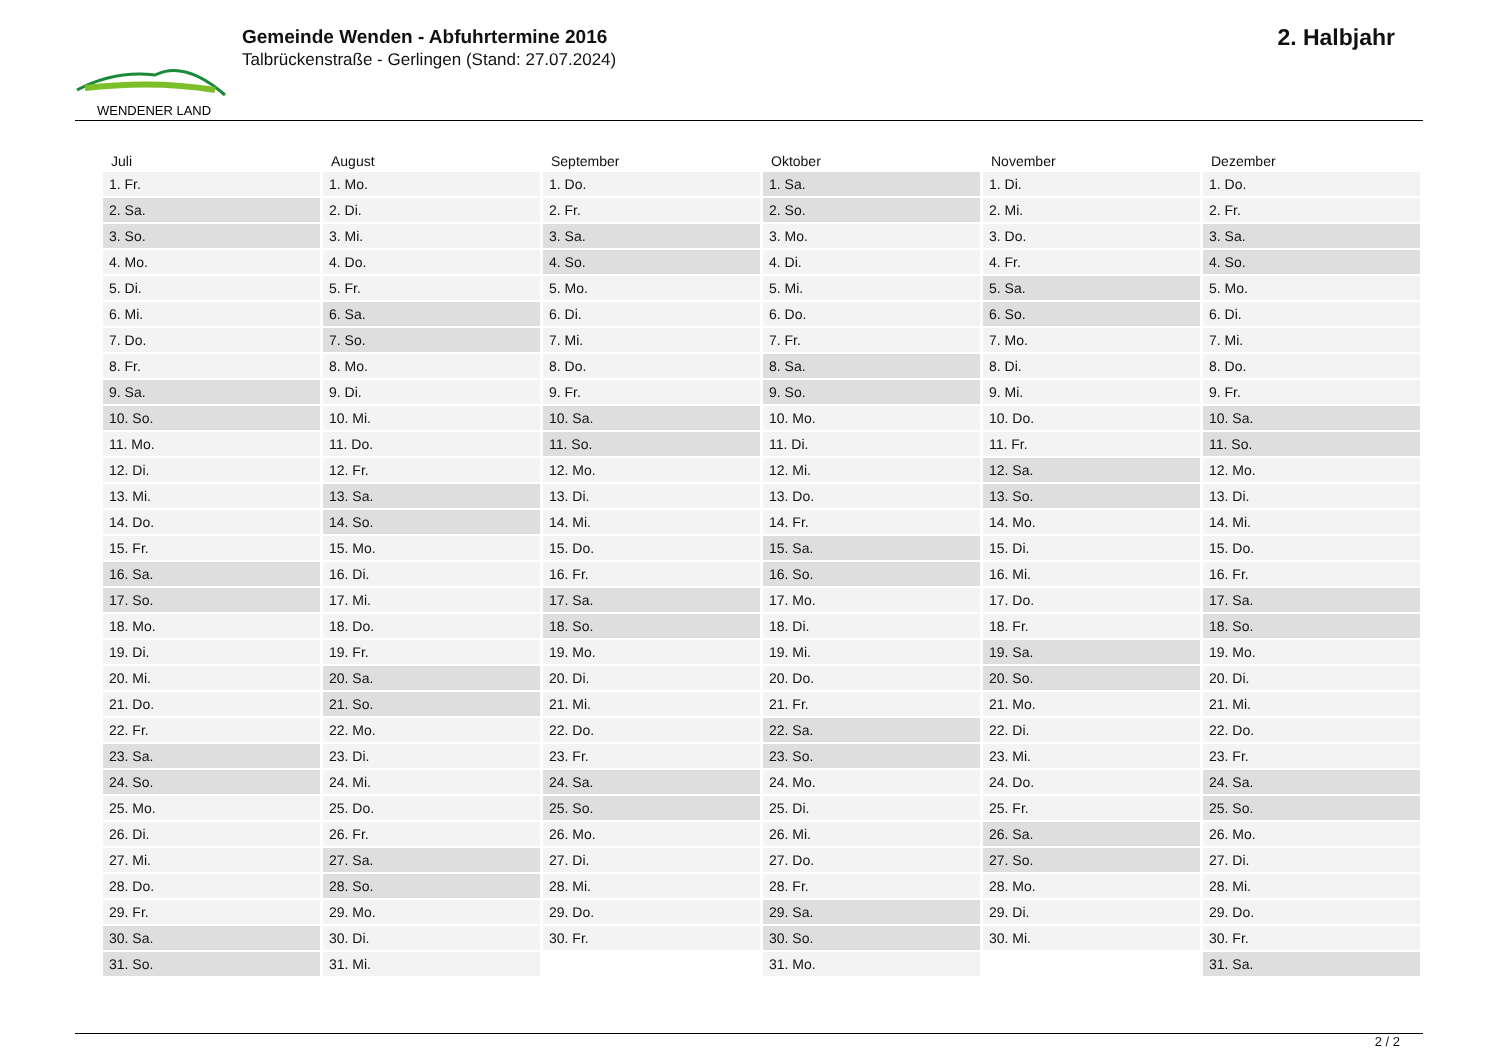WENDENER LAND
Gemeinde Wenden - Abfuhrtermine 2016
Talbrückenstraße - Gerlingen (Stand: 27.07.2024)
2. Halbjahr
| Juli | August | September | Oktober | November | Dezember |
| --- | --- | --- | --- | --- | --- |
| 1. Fr. | 1. Mo. | 1. Do. | 1. Sa. | 1. Di. | 1. Do. |
| 2. Sa. | 2. Di. | 2. Fr. | 2. So. | 2. Mi. | 2. Fr. |
| 3. So. | 3. Mi. | 3. Sa. | 3. Mo. | 3. Do. | 3. Sa. |
| 4. Mo. | 4. Do. | 4. So. | 4. Di. | 4. Fr. | 4. So. |
| 5. Di. | 5. Fr. | 5. Mo. | 5. Mi. | 5. Sa. | 5. Mo. |
| 6. Mi. | 6. Sa. | 6. Di. | 6. Do. | 6. So. | 6. Di. |
| 7. Do. | 7. So. | 7. Mi. | 7. Fr. | 7. Mo. | 7. Mi. |
| 8. Fr. | 8. Mo. | 8. Do. | 8. Sa. | 8. Di. | 8. Do. |
| 9. Sa. | 9. Di. | 9. Fr. | 9. So. | 9. Mi. | 9. Fr. |
| 10. So. | 10. Mi. | 10. Sa. | 10. Mo. | 10. Do. | 10. Sa. |
| 11. Mo. | 11. Do. | 11. So. | 11. Di. | 11. Fr. | 11. So. |
| 12. Di. | 12. Fr. | 12. Mo. | 12. Mi. | 12. Sa. | 12. Mo. |
| 13. Mi. | 13. Sa. | 13. Di. | 13. Do. | 13. So. | 13. Di. |
| 14. Do. | 14. So. | 14. Mi. | 14. Fr. | 14. Mo. | 14. Mi. |
| 15. Fr. | 15. Mo. | 15. Do. | 15. Sa. | 15. Di. | 15. Do. |
| 16. Sa. | 16. Di. | 16. Fr. | 16. So. | 16. Mi. | 16. Fr. |
| 17. So. | 17. Mi. | 17. Sa. | 17. Mo. | 17. Do. | 17. Sa. |
| 18. Mo. | 18. Do. | 18. So. | 18. Di. | 18. Fr. | 18. So. |
| 19. Di. | 19. Fr. | 19. Mo. | 19. Mi. | 19. Sa. | 19. Mo. |
| 20. Mi. | 20. Sa. | 20. Di. | 20. Do. | 20. So. | 20. Di. |
| 21. Do. | 21. So. | 21. Mi. | 21. Fr. | 21. Mo. | 21. Mi. |
| 22. Fr. | 22. Mo. | 22. Do. | 22. Sa. | 22. Di. | 22. Do. |
| 23. Sa. | 23. Di. | 23. Fr. | 23. So. | 23. Mi. | 23. Fr. |
| 24. So. | 24. Mi. | 24. Sa. | 24. Mo. | 24. Do. | 24. Sa. |
| 25. Mo. | 25. Do. | 25. So. | 25. Di. | 25. Fr. | 25. So. |
| 26. Di. | 26. Fr. | 26. Mo. | 26. Mi. | 26. Sa. | 26. Mo. |
| 27. Mi. | 27. Sa. | 27. Di. | 27. Do. | 27. So. | 27. Di. |
| 28. Do. | 28. So. | 28. Mi. | 28. Fr. | 28. Mo. | 28. Mi. |
| 29. Fr. | 29. Mo. | 29. Do. | 29. Sa. | 29. Di. | 29. Do. |
| 30. Sa. | 30. Di. | 30. Fr. | 30. So. | 30. Mi. | 30. Fr. |
| 31. So. | 31. Mi. | | 31. Mo. | | 31. Sa. |
2 / 2